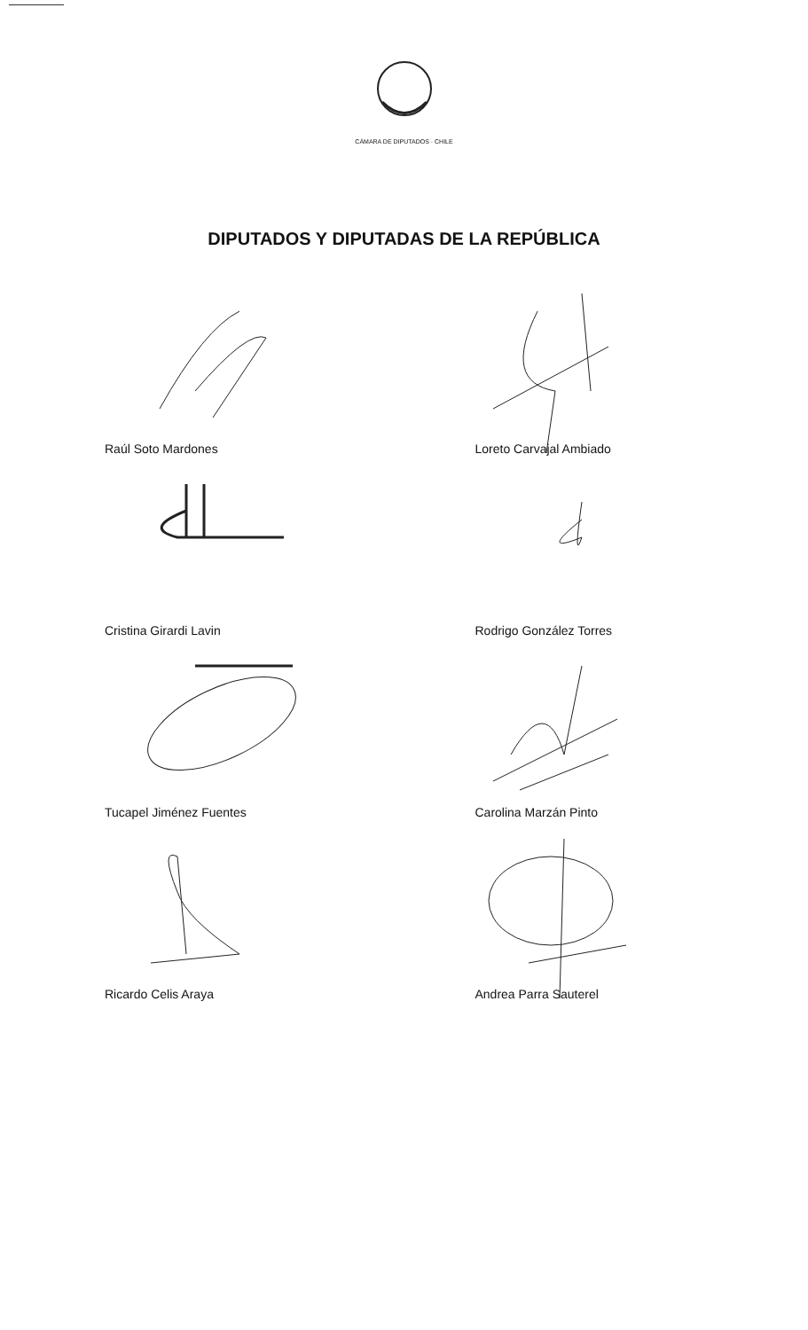CÁMARA DE DIPUTADOS · CHILE
DIPUTADOS Y DIPUTADAS DE LA REPÚBLICA
Raúl Soto Mardones
Loreto Carvajal Ambiado
Cristina Girardi Lavin
Rodrigo González Torres
Tucapel Jiménez Fuentes
Carolina Marzán Pinto
Ricardo Celis Araya
Andrea Parra Sauterel